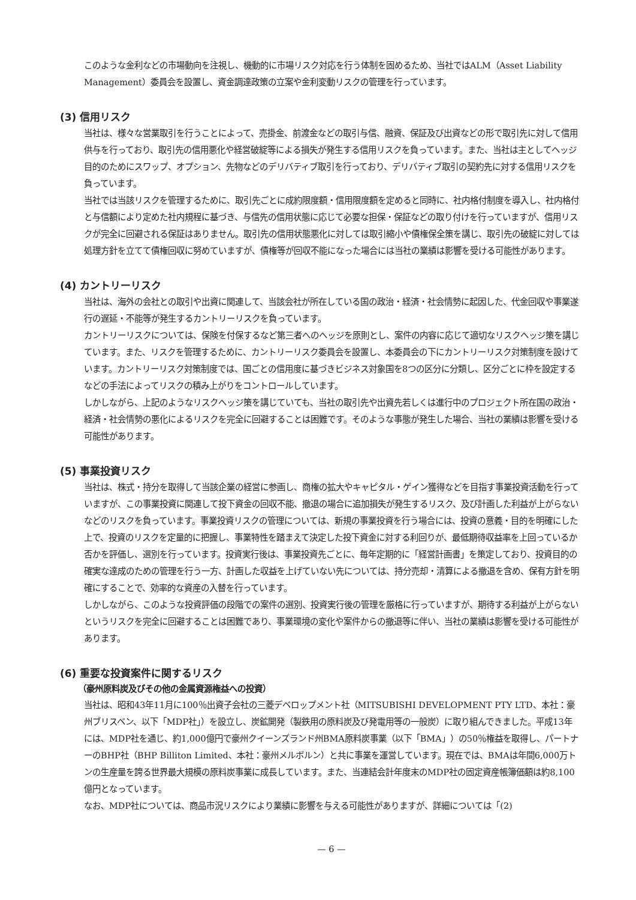このような金利などの市場動向を注視し、機動的に市場リスク対応を行う体制を固めるため、当社ではALM（Asset Liability Management）委員会を設置し、資金調達政策の立案や金利変動リスクの管理を行っています。
(3) 信用リスク
当社は、様々な営業取引を行うことによって、売掛金、前渡金などの取引与信、融資、保証及び出資などの形で取引先に対して信用供与を行っており、取引先の信用悪化や経営破綻等による損失が発生する信用リスクを負っています。また、当社は主としてヘッジ目的のためにスワップ、オプション、先物などのデリバティブ取引を行っており、デリバティブ取引の契約先に対する信用リスクを負っています。
当社では当該リスクを管理するために、取引先ごとに成約限度額・信用限度額を定めると同時に、社内格付制度を導入し、社内格付と与信額により定めた社内規程に基づき、与信先の信用状態に応じて必要な担保・保証などの取り付けを行っていますが、信用リスクが完全に回避される保証はありません。取引先の信用状態悪化に対しては取引縮小や債権保全策を講じ、取引先の破綻に対しては処理方針を立てて債権回収に努めていますが、債権等が回収不能になった場合には当社の業績は影響を受ける可能性があります。
(4) カントリーリスク
当社は、海外の会社との取引や出資に関連して、当該会社が所在している国の政治・経済・社会情勢に起因した、代金回収や事業遂行の遅延・不能等が発生するカントリーリスクを負っています。
カントリーリスクについては、保険を付保するなど第三者へのヘッジを原則とし、案件の内容に応じて適切なリスクヘッジ策を講じています。また、リスクを管理するために、カントリーリスク委員会を設置し、本委員会の下にカントリーリスク対策制度を設けています。カントリーリスク対策制度では、国ごとの信用度に基づきビジネス対象国を8つの区分に分類し、区分ごとに枠を設定するなどの手法によってリスクの積み上がりをコントロールしています。
しかしながら、上記のようなリスクヘッジ策を講じていても、当社の取引先や出資先若しくは進行中のプロジェクト所在国の政治・経済・社会情勢の悪化によるリスクを完全に回避することは困難です。そのような事態が発生した場合、当社の業績は影響を受ける可能性があります。
(5) 事業投資リスク
当社は、株式・持分を取得して当該企業の経営に参画し、商権の拡大やキャピタル・ゲイン獲得などを目指す事業投資活動を行っていますが、この事業投資に関連して投下資金の回収不能、撤退の場合に追加損失が発生するリスク、及び計画した利益が上がらないなどのリスクを負っています。事業投資リスクの管理については、新規の事業投資を行う場合には、投資の意義・目的を明確にした上で、投資のリスクを定量的に把握し、事業特性を踏まえて決定した投下資金に対する利回りが、最低期待収益率を上回っているか否かを評価し、選別を行っています。投資実行後は、事業投資先ごとに、毎年定期的に「経営計画書」を策定しており、投資目的の確実な達成のための管理を行う一方、計画した収益を上げていない先については、持分売却・清算による撤退を含め、保有方針を明確にすることで、効率的な資産の入替を行っています。
しかしながら、このような投資評価の段階での案件の選別、投資実行後の管理を厳格に行っていますが、期待する利益が上がらないというリスクを完全に回避することは困難であり、事業環境の変化や案件からの撤退等に伴い、当社の業績は影響を受ける可能性があります。
(6) 重要な投資案件に関するリスク
（豪州原料炭及びその他の金属資源権益への投資）
当社は、昭和43年11月に100％出資子会社の三菱デベロップメント社（MITSUBISHI DEVELOPMENT PTY LTD、本社：豪州ブリスベン、以下「MDP社」）を設立し、炭鉱開発（製鉄用の原料炭及び発電用等の一般炭）に取り組んできました。平成13年には、MDP社を通じ、約1,000億円で豪州クイーンズランド州BMA原料炭事業（以下「BMA」）の50％権益を取得し、パートナーのBHP社（BHP Billiton Limited、本社：豪州メルボルン）と共に事業を運営しています。現在では、BMAは年間6,000万トンの生産量を誇る世界最大規模の原料炭事業に成長しています。また、当連結会計年度末のMDP社の固定資産帳簿価額は約8,100億円となっています。
なお、MDP社については、商品市況リスクにより業績に影響を与える可能性がありますが、詳細については「(2)
— 6 —